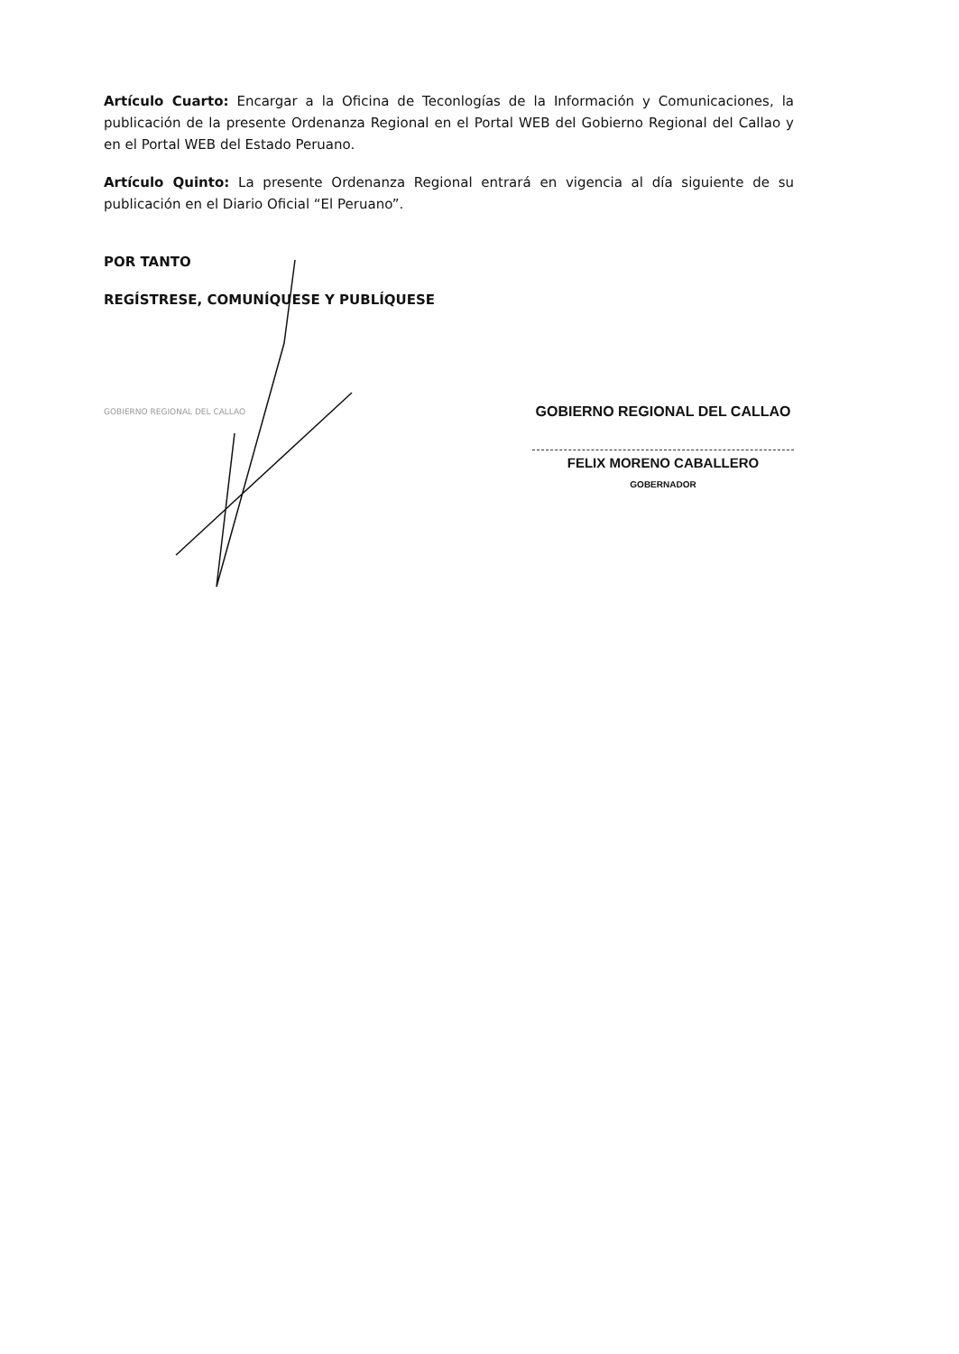Artículo Cuarto: Encargar a la Oficina de Teconlogías de la Información y Comunicaciones, la publicación de la presente Ordenanza Regional en el Portal WEB del Gobierno Regional del Callao y en el Portal WEB del Estado Peruano.
Artículo Quinto: La presente Ordenanza Regional entrará en vigencia al día siguiente de su publicación en el Diario Oficial “El Peruano”.
POR TANTO
REGÍSTRESE, COMUNÍQUESE Y PUBLÍQUESE
GOBIERNO REGIONAL DEL CALLAO
GOBIERNO REGIONAL DEL CALLAO
FELIX MORENO CABALLERO
GOBERNADOR